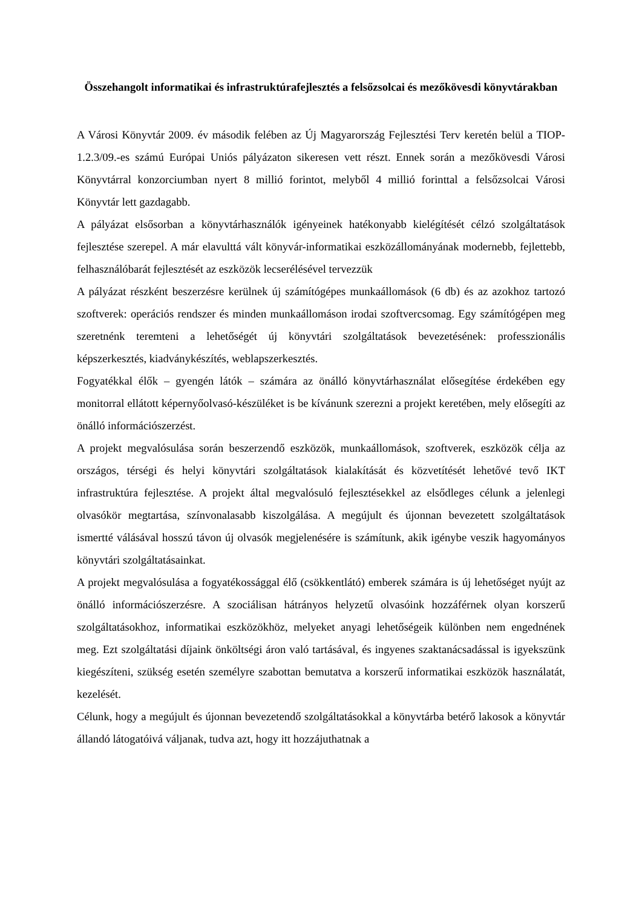Összehangolt informatikai és infrastruktúrafejlesztés a felsőzsolcai és mezőkövesdi könyvtárakban
A Városi Könyvtár 2009. év második felében az Új Magyarország Fejlesztési Terv keretén belül a TIOP-1.2.3/09.-es számú Európai Uniós pályázaton sikeresen vett részt. Ennek során a mezőkövesdi Városi Könyvtárral konzorciumban nyert 8 millió forintot, melyből 4 millió forinttal a felsőzsolcai Városi Könyvtár lett gazdagabb.
A pályázat elsősorban a könyvtárhasználók igényeinek hatékonyabb kielégítését célzó szolgáltatások fejlesztése szerepel. A már elavulttá vált könyvár-informatikai eszközállományának modernebb, fejlettebb, felhasználóbarát fejlesztését az eszközök lecserélésével tervezzük
A pályázat részként beszerzésre kerülnek új számítógépes munkaállomások (6 db) és az azokhoz tartozó szoftverek: operációs rendszer és minden munkaállomáson irodai szoftvercsomag. Egy számítógépen meg szeretnénk teremteni a lehetőségét új könyvtári szolgáltatások bevezetésének: professzionális képszerkesztés, kiadványkészítés, weblapszerkesztés.
Fogyatékkal élők – gyengén látók – számára az önálló könyvtárhasználat elősegítése érdekében egy monitorral ellátott képernyőolvasó-készüléket is be kívánunk szerezni a projekt keretében, mely elősegíti az önálló információszerzést.
A projekt megvalósulása során beszerzendő eszközök, munkaállomások, szoftverek, eszközök célja az országos, térségi és helyi könyvtári szolgáltatások kialakítását és közvetítését lehetővé tevő IKT infrastruktúra fejlesztése. A projekt által megvalósuló fejlesztésekkel az elsődleges célunk a jelenlegi olvasókör megtartása, színvonalasabb kiszolgálása. A megújult és újonnan bevezetett szolgáltatások ismertté válásával hosszú távon új olvasók megjelenésére is számítunk, akik igénybe veszik hagyományos könyvtári szolgáltatásainkat.
A projekt megvalósulása a fogyatékossággal élő (csökkentlátó) emberek számára is új lehetőséget nyújt az önálló információszerzésre. A szociálisan hátrányos helyzetű olvasóink hozzáférnek olyan korszerű szolgáltatásokhoz, informatikai eszközökhöz, melyeket anyagi lehetőségeik különben nem engednének meg. Ezt szolgáltatási díjaink önköltségi áron való tartásával, és ingyenes szaktanácsadással is igyekszünk kiegészíteni, szükség esetén személyre szabottan bemutatva a korszerű informatikai eszközök használatát, kezelését.
Célunk, hogy a megújult és újonnan bevezetendő szolgáltatásokkal a könyvtárba betérő lakosok a könyvtár állandó látogatóivá váljanak, tudva azt, hogy itt hozzájuthatnak a